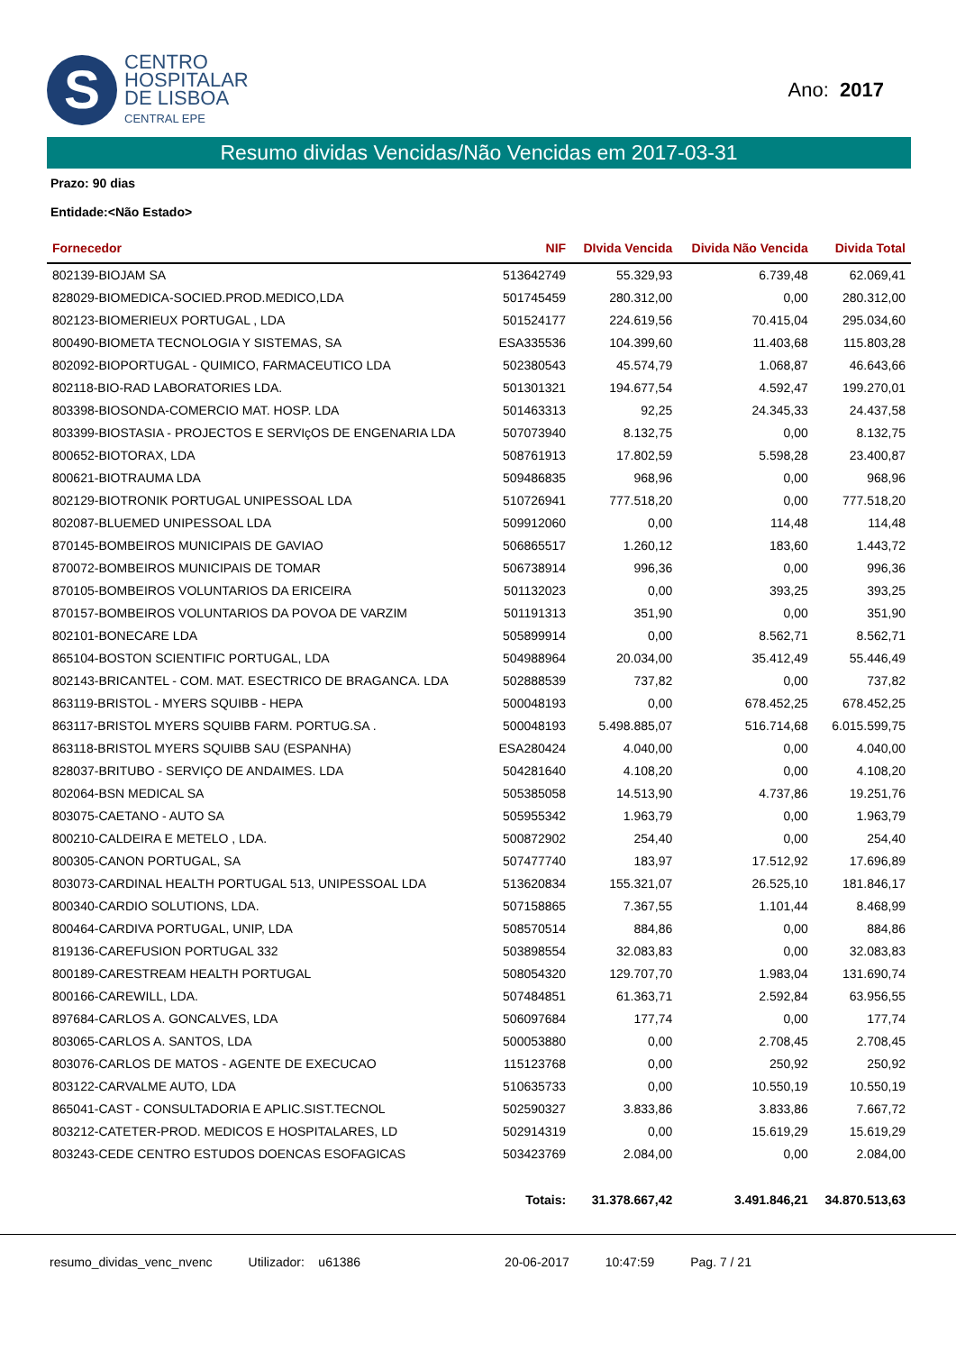S
CENTRO
HOSPITALAR
DE LISBOA
CENTRAL EPE
Ano: 2017
Resumo dividas Vencidas/Não Vencidas em 2017-03-31
Prazo: 90 dias
Entidade:<Não Estado>
| Fornecedor | NIF | DIvida Vencida | Divida Não Vencida | Divida Total |
| --- | --- | --- | --- | --- |
| 802139-BIOJAM SA | 513642749 | 55.329,93 | 6.739,48 | 62.069,41 |
| 828029-BIOMEDICA-SOCIED.PROD.MEDICO,LDA | 501745459 | 280.312,00 | 0,00 | 280.312,00 |
| 802123-BIOMERIEUX PORTUGAL , LDA | 501524177 | 224.619,56 | 70.415,04 | 295.034,60 |
| 800490-BIOMETA TECNOLOGIA Y SISTEMAS, SA | ESA335536 | 104.399,60 | 11.403,68 | 115.803,28 |
| 802092-BIOPORTUGAL - QUIMICO, FARMACEUTICO LDA | 502380543 | 45.574,79 | 1.068,87 | 46.643,66 |
| 802118-BIO-RAD LABORATORIES LDA. | 501301321 | 194.677,54 | 4.592,47 | 199.270,01 |
| 803398-BIOSONDA-COMERCIO MAT. HOSP. LDA | 501463313 | 92,25 | 24.345,33 | 24.437,58 |
| 803399-BIOSTASIA - PROJECTOS E SERVIçOS DE ENGENARIA LDA | 507073940 | 8.132,75 | 0,00 | 8.132,75 |
| 800652-BIOTORAX, LDA | 508761913 | 17.802,59 | 5.598,28 | 23.400,87 |
| 800621-BIOTRAUMA LDA | 509486835 | 968,96 | 0,00 | 968,96 |
| 802129-BIOTRONIK PORTUGAL UNIPESSOAL LDA | 510726941 | 777.518,20 | 0,00 | 777.518,20 |
| 802087-BLUEMED UNIPESSOAL LDA | 509912060 | 0,00 | 114,48 | 114,48 |
| 870145-BOMBEIROS MUNICIPAIS DE GAVIAO | 506865517 | 1.260,12 | 183,60 | 1.443,72 |
| 870072-BOMBEIROS MUNICIPAIS DE TOMAR | 506738914 | 996,36 | 0,00 | 996,36 |
| 870105-BOMBEIROS VOLUNTARIOS DA ERICEIRA | 501132023 | 0,00 | 393,25 | 393,25 |
| 870157-BOMBEIROS VOLUNTARIOS DA POVOA DE VARZIM | 501191313 | 351,90 | 0,00 | 351,90 |
| 802101-BONECARE LDA | 505899914 | 0,00 | 8.562,71 | 8.562,71 |
| 865104-BOSTON SCIENTIFIC PORTUGAL, LDA | 504988964 | 20.034,00 | 35.412,49 | 55.446,49 |
| 802143-BRICANTEL - COM. MAT. ESECTRICO DE BRAGANCA. LDA | 502888539 | 737,82 | 0,00 | 737,82 |
| 863119-BRISTOL - MYERS SQUIBB - HEPA | 500048193 | 0,00 | 678.452,25 | 678.452,25 |
| 863117-BRISTOL MYERS SQUIBB FARM. PORTUG.SA . | 500048193 | 5.498.885,07 | 516.714,68 | 6.015.599,75 |
| 863118-BRISTOL MYERS SQUIBB SAU (ESPANHA) | ESA280424 | 4.040,00 | 0,00 | 4.040,00 |
| 828037-BRITUBO - SERVIÇO DE ANDAIMES. LDA | 504281640 | 4.108,20 | 0,00 | 4.108,20 |
| 802064-BSN MEDICAL SA | 505385058 | 14.513,90 | 4.737,86 | 19.251,76 |
| 803075-CAETANO - AUTO SA | 505955342 | 1.963,79 | 0,00 | 1.963,79 |
| 800210-CALDEIRA E METELO , LDA. | 500872902 | 254,40 | 0,00 | 254,40 |
| 800305-CANON PORTUGAL, SA | 507477740 | 183,97 | 17.512,92 | 17.696,89 |
| 803073-CARDINAL HEALTH PORTUGAL 513, UNIPESSOAL LDA | 513620834 | 155.321,07 | 26.525,10 | 181.846,17 |
| 800340-CARDIO SOLUTIONS, LDA. | 507158865 | 7.367,55 | 1.101,44 | 8.468,99 |
| 800464-CARDIVA PORTUGAL, UNIP, LDA | 508570514 | 884,86 | 0,00 | 884,86 |
| 819136-CAREFUSION PORTUGAL 332 | 503898554 | 32.083,83 | 0,00 | 32.083,83 |
| 800189-CARESTREAM HEALTH PORTUGAL | 508054320 | 129.707,70 | 1.983,04 | 131.690,74 |
| 800166-CAREWILL, LDA. | 507484851 | 61.363,71 | 2.592,84 | 63.956,55 |
| 897684-CARLOS A. GONCALVES, LDA | 506097684 | 177,74 | 0,00 | 177,74 |
| 803065-CARLOS A. SANTOS, LDA | 500053880 | 0,00 | 2.708,45 | 2.708,45 |
| 803076-CARLOS DE MATOS - AGENTE DE EXECUCAO | 115123768 | 0,00 | 250,92 | 250,92 |
| 803122-CARVALME AUTO, LDA | 510635733 | 0,00 | 10.550,19 | 10.550,19 |
| 865041-CAST - CONSULTADORIA E APLIC.SIST.TECNOL | 502590327 | 3.833,86 | 3.833,86 | 7.667,72 |
| 803212-CATETER-PROD. MEDICOS E HOSPITALARES, LD | 502914319 | 0,00 | 15.619,29 | 15.619,29 |
| 803243-CEDE CENTRO ESTUDOS DOENCAS ESOFAGICAS | 503423769 | 2.084,00 | 0,00 | 2.084,00 |
| | Totais: | 31.378.667,42 | 3.491.846,21 | 34.870.513,63 |
resumo_dividas_venc_nvenc Utilizador: u61386 20-06-2017 10:47:59 Pag. 7 / 21